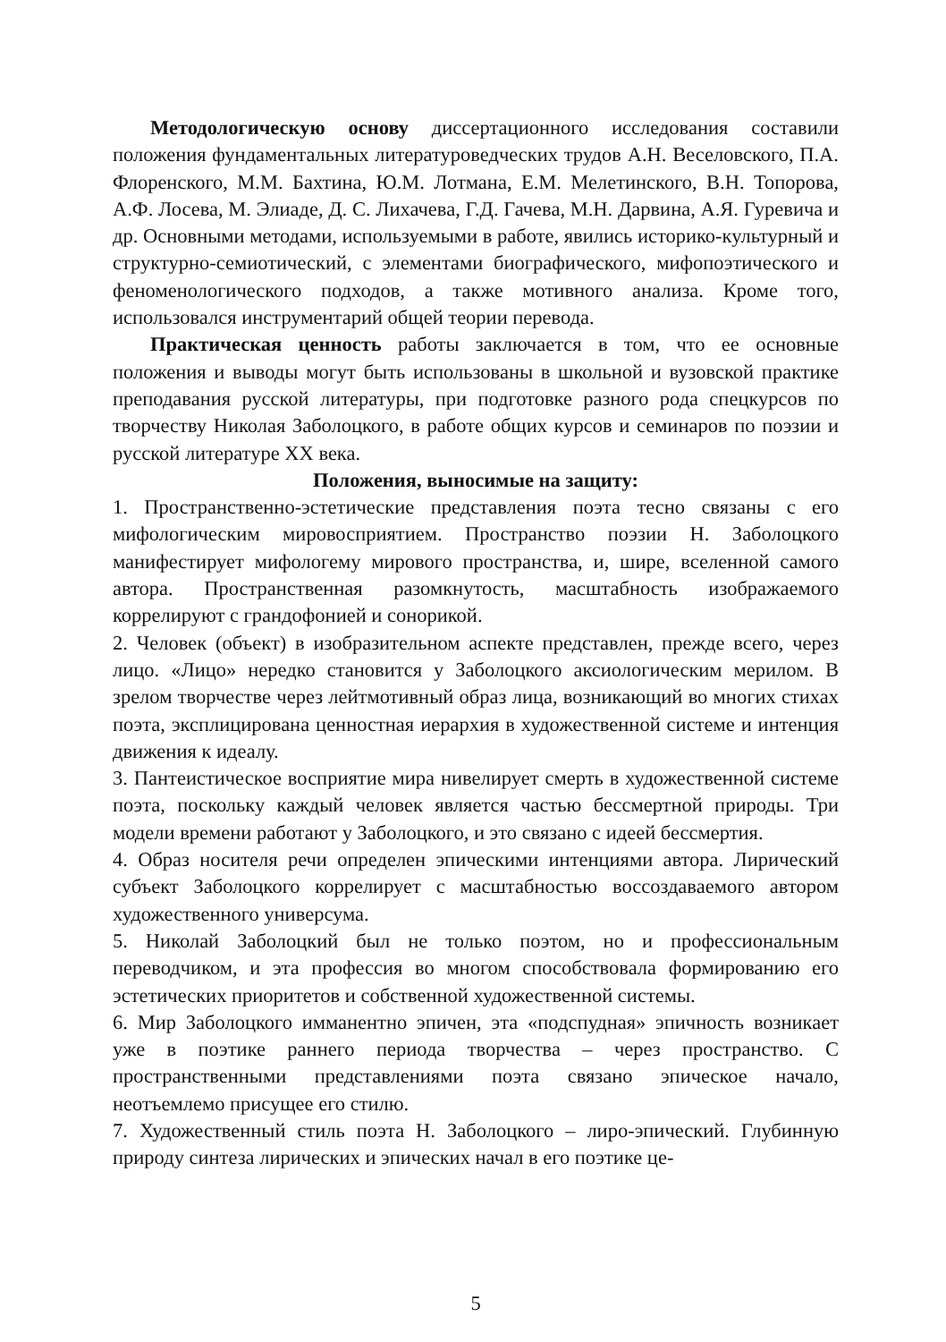Методологическую основу диссертационного исследования составили положения фундаментальных литературоведческих трудов А.Н. Веселовского, П.А. Флоренского, М.М. Бахтина, Ю.М. Лотмана, Е.М. Мелетинского, В.Н. Топорова, А.Ф. Лосева, М. Элиаде, Д. С. Лихачева, Г.Д. Гачева, М.Н. Дарвина, А.Я. Гуревича и др. Основными методами, используемыми в работе, явились историко-культурный и структурно-семиотический, с элементами биографического, мифопоэтического и феноменологического подходов, а также мотивного анализа. Кроме того, использовался инструментарий общей теории перевода.
Практическая ценность работы заключается в том, что ее основные положения и выводы могут быть использованы в школьной и вузовской практике преподавания русской литературы, при подготовке разного рода спецкурсов по творчеству Николая Заболоцкого, в работе общих курсов и семинаров по поэзии и русской литературе XX века.
Положения, выносимые на защиту:
1. Пространственно-эстетические представления поэта тесно связаны с его мифологическим мировосприятием. Пространство поэзии Н. Заболоцкого манифестирует мифологему мирового пространства, и, шире, вселенной самого автора. Пространственная разомкнутость, масштабность изображаемого коррелируют с грандофонией и сонорикой.
2. Человек (объект) в изобразительном аспекте представлен, прежде всего, через лицо. «Лицо» нередко становится у Заболоцкого аксиологическим мерилом. В зрелом творчестве через лейтмотивный образ лица, возникающий во многих стихах поэта, эксплицирована ценностная иерархия в художественной системе и интенция движения к идеалу.
3. Пантеистическое восприятие мира нивелирует смерть в художественной системе поэта, поскольку каждый человек является частью бессмертной природы. Три модели времени работают у Заболоцкого, и это связано с идеей бессмертия.
4. Образ носителя речи определен эпическими интенциями автора. Лирический субъект Заболоцкого коррелирует с масштабностью воссоздаваемого автором художественного универсума.
5. Николай Заболоцкий был не только поэтом, но и профессиональным переводчиком, и эта профессия во многом способствовала формированию его эстетических приоритетов и собственной художественной системы.
6. Мир Заболоцкого имманентно эпичен, эта «подспудная» эпичность возникает уже в поэтике раннего периода творчества – через пространство. С пространственными представлениями поэта связано эпическое начало, неотъемлемо присущее его стилю.
7. Художественный стиль поэта Н. Заболоцкого – лиро-эпический. Глубинную природу синтеза лирических и эпических начал в его поэтике це-
5